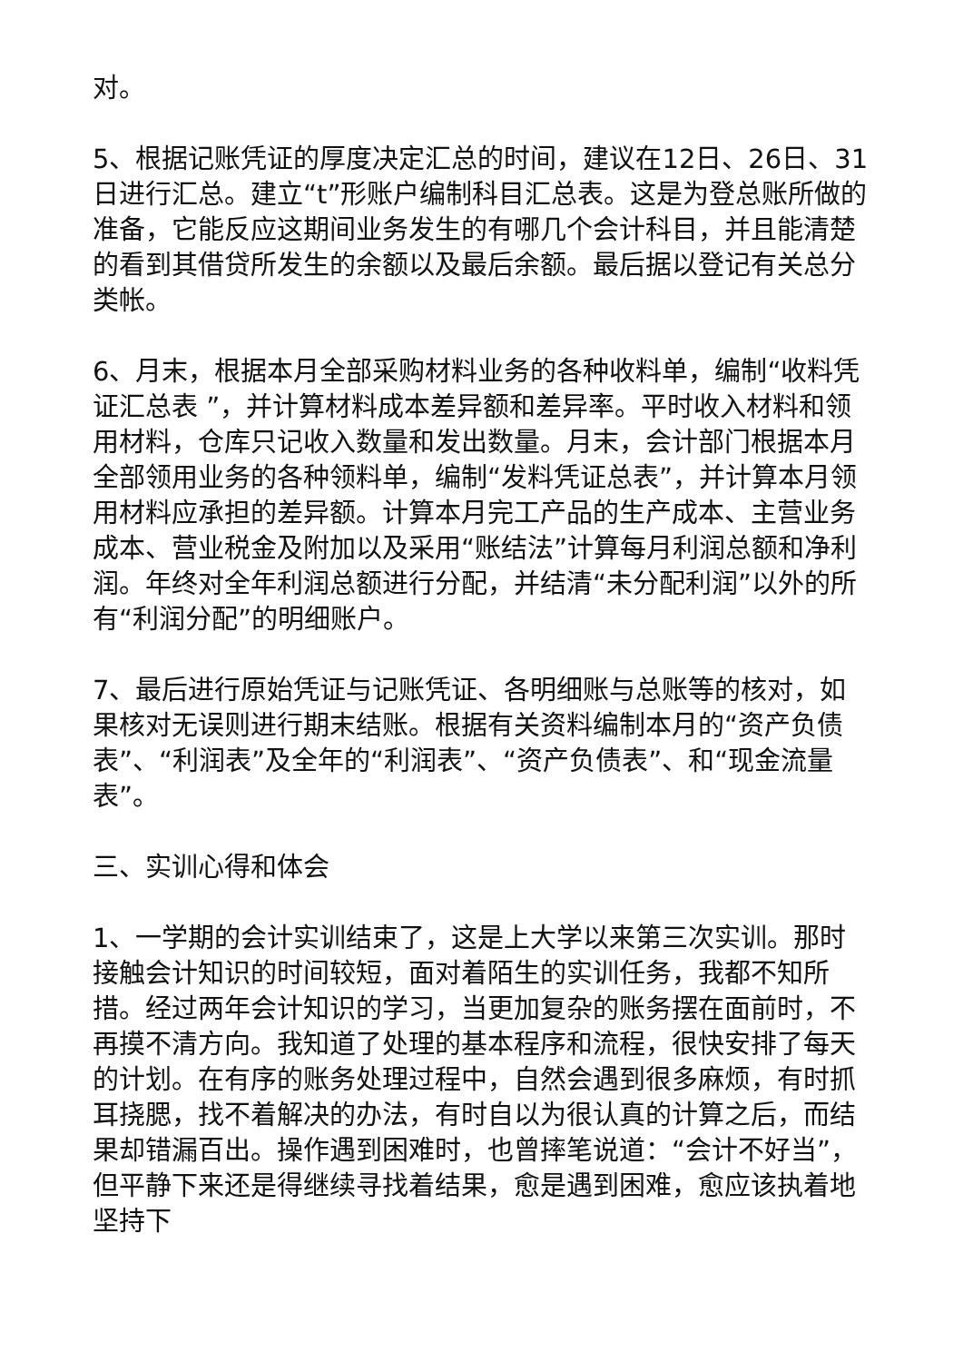对。
5、根据记账凭证的厚度决定汇总的时间，建议在12日、26日、31日进行汇总。建立“t”形账户编制科目汇总表。这是为登总账所做的准备，它能反应这期间业务发生的有哪几个会计科目，并且能清楚的看到其借贷所发生的余额以及最后余额。最后据以登记有关总分类帐。
6、月末，根据本月全部采购材料业务的各种收料单，编制“收料凭证汇总表 ”，并计算材料成本差异额和差异率。平时收入材料和领用材料，仓库只记收入数量和发出数量。月末，会计部门根据本月全部领用业务的各种领料单，编制“发料凭证总表”，并计算本月领用材料应承担的差异额。计算本月完工产品的生产成本、主营业务成本、营业税金及附加以及采用“账结法”计算每月利润总额和净利润。年终对全年利润总额进行分配，并结清“未分配利润”以外的所有“利润分配”的明细账户。
7、最后进行原始凭证与记账凭证、各明细账与总账等的核对，如果核对无误则进行期末结账。根据有关资料编制本月的“资产负债表”、“利润表”及全年的“利润表”、“资产负债表”、和“现金流量表”。
三、实训心得和体会
1、一学期的会计实训结束了，这是上大学以来第三次实训。那时接触会计知识的时间较短，面对着陌生的实训任务，我都不知所措。经过两年会计知识的学习，当更加复杂的账务摆在面前时，不再摸不清方向。我知道了处理的基本程序和流程，很快安排了每天的计划。在有序的账务处理过程中，自然会遇到很多麻烦，有时抓耳挠腮，找不着解决的办法，有时自以为很认真的计算之后，而结果却错漏百出。操作遇到困难时，也曾摔笔说道：“会计不好当”，但平静下来还是得继续寻找着结果，愈是遇到困难，愈应该执着地坚持下